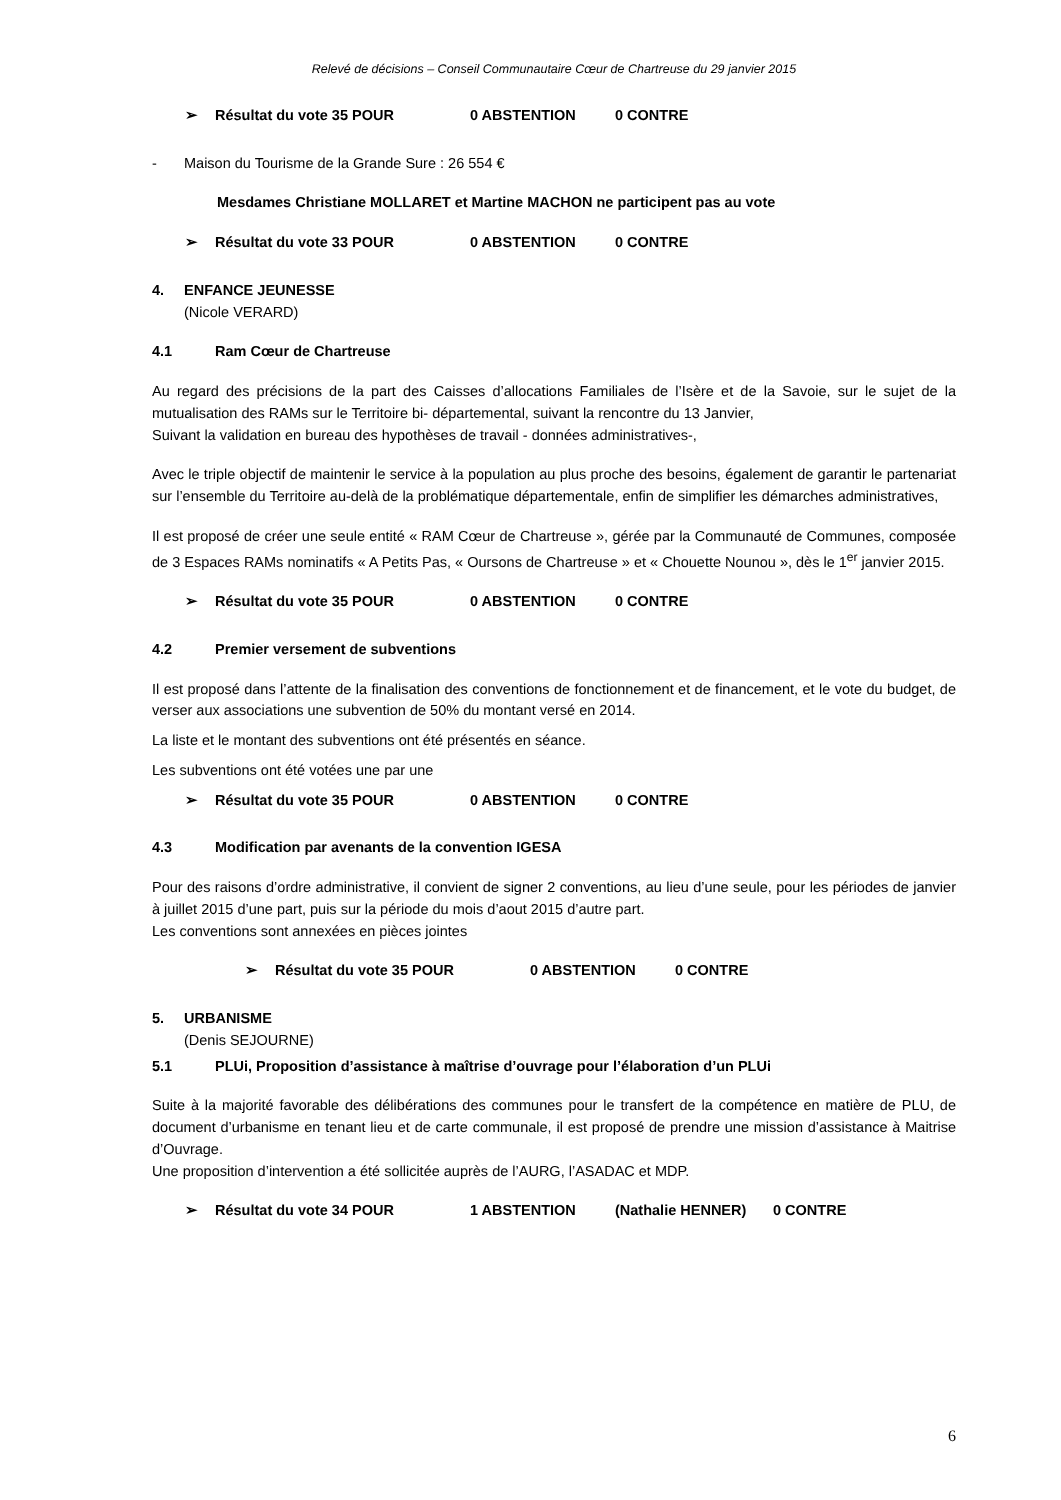Relevé de décisions – Conseil Communautaire Cœur de Chartreuse du 29 janvier 2015
➢ Résultat du vote 35 POUR 0 ABSTENTION 0 CONTRE
- Maison du Tourisme de la Grande Sure : 26 554 €
Mesdames Christiane MOLLARET et Martine MACHON ne participent pas au vote
➢ Résultat du vote 33 POUR 0 ABSTENTION 0 CONTRE
4. ENFANCE JEUNESSE
(Nicole VERARD)
4.1 Ram Cœur de Chartreuse
Au regard des précisions de la part des Caisses d’allocations Familiales de l’Isère et de la Savoie, sur le sujet de la mutualisation des RAMs sur le Territoire bi- départemental, suivant la rencontre du 13 Janvier,
Suivant la validation en bureau des hypothèses de travail - données administratives-,
Avec le triple objectif de maintenir le service à la population au plus proche des besoins, également de garantir le partenariat sur l’ensemble du Territoire au-delà de la problématique départementale, enfin de simplifier les démarches administratives,
Il est proposé de créer une seule entité « RAM Cœur de Chartreuse », gérée par la Communauté de Communes, composée de 3 Espaces RAMs nominatifs « A Petits Pas, « Oursons de Chartreuse » et « Chouette Nounou », dès le 1<sup>er</sup> janvier 2015.
➢ Résultat du vote 35 POUR 0 ABSTENTION 0 CONTRE
4.2 Premier versement de subventions
Il est proposé dans l’attente de la finalisation des conventions de fonctionnement et de financement, et le vote du budget, de verser aux associations une subvention de 50% du montant versé en 2014.
La liste et le montant des subventions ont été présentés en séance.
Les subventions ont été votées une par une
➢ Résultat du vote 35 POUR 0 ABSTENTION 0 CONTRE
4.3 Modification par avenants de la convention IGESA
Pour des raisons d’ordre administrative, il convient de signer 2 conventions, au lieu d’une seule, pour les périodes de janvier à juillet 2015 d’une part, puis sur la période du mois d’aout 2015 d’autre part.
Les conventions sont annexées en pièces jointes
➢ Résultat du vote 35 POUR 0 ABSTENTION 0 CONTRE
5. URBANISME
(Denis SEJOURNE)
5.1 PLUi, Proposition d’assistance à maîtrise d’ouvrage pour l’élaboration d’un PLUi
Suite à la majorité favorable des délibérations des communes pour le transfert de la compétence en matière de PLU, de document d’urbanisme en tenant lieu et de carte communale, il est proposé de prendre une mission d’assistance à Maitrise d’Ouvrage.
Une proposition d’intervention a été sollicitée auprès de l’AURG, l’ASADAC et MDP.
➢ Résultat du vote 34 POUR 1 ABSTENTION (Nathalie HENNER) 0 CONTRE
6